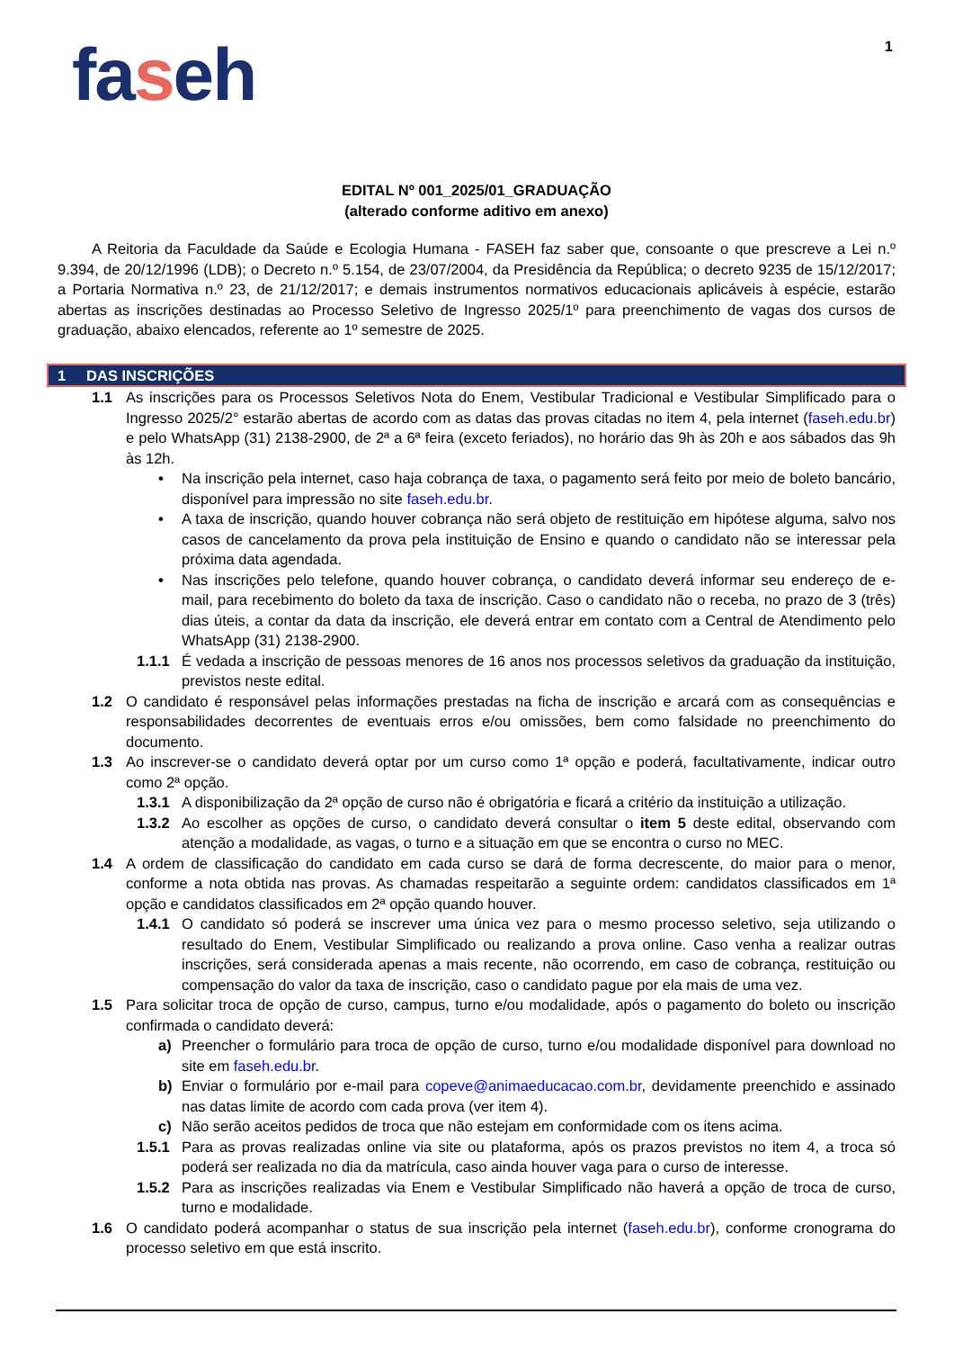1
faseh
EDITAL Nº 001_2025/01_GRADUAÇÃO
(alterado conforme aditivo em anexo)
A Reitoria da Faculdade da Saúde e Ecologia Humana - FASEH faz saber que, consoante o que prescreve a Lei n.º 9.394, de 20/12/1996 (LDB); o Decreto n.º 5.154, de 23/07/2004, da Presidência da República; o decreto 9235 de 15/12/2017; a Portaria Normativa n.º 23, de 21/12/2017; e demais instrumentos normativos educacionais aplicáveis à espécie, estarão abertas as inscrições destinadas ao Processo Seletivo de Ingresso 2025/1º para preenchimento de vagas dos cursos de graduação, abaixo elencados, referente ao 1º semestre de 2025.
1 DAS INSCRIÇÕES
1.1 As inscrições para os Processos Seletivos Nota do Enem, Vestibular Tradicional e Vestibular Simplificado para o Ingresso 2025/2° estarão abertas de acordo com as datas das provas citadas no item 4, pela internet (faseh.edu.br) e pelo WhatsApp (31) 2138-2900, de 2ª a 6ª feira (exceto feriados), no horário das 9h às 20h e aos sábados das 9h às 12h.
• Na inscrição pela internet, caso haja cobrança de taxa, o pagamento será feito por meio de boleto bancário, disponível para impressão no site faseh.edu.br.
• A taxa de inscrição, quando houver cobrança não será objeto de restituição em hipótese alguma, salvo nos casos de cancelamento da prova pela instituição de Ensino e quando o candidato não se interessar pela próxima data agendada.
• Nas inscrições pelo telefone, quando houver cobrança, o candidato deverá informar seu endereço de e-mail, para recebimento do boleto da taxa de inscrição. Caso o candidato não o receba, no prazo de 3 (três) dias úteis, a contar da data da inscrição, ele deverá entrar em contato com a Central de Atendimento pelo WhatsApp (31) 2138-2900.
1.1.1 É vedada a inscrição de pessoas menores de 16 anos nos processos seletivos da graduação da instituição, previstos neste edital.
1.2 O candidato é responsável pelas informações prestadas na ficha de inscrição e arcará com as consequências e responsabilidades decorrentes de eventuais erros e/ou omissões, bem como falsidade no preenchimento do documento.
1.3 Ao inscrever-se o candidato deverá optar por um curso como 1ª opção e poderá, facultativamente, indicar outro como 2ª opção.
1.3.1 A disponibilização da 2ª opção de curso não é obrigatória e ficará a critério da instituição a utilização.
1.3.2 Ao escolher as opções de curso, o candidato deverá consultar o item 5 deste edital, observando com atenção a modalidade, as vagas, o turno e a situação em que se encontra o curso no MEC.
1.4 A ordem de classificação do candidato em cada curso se dará de forma decrescente, do maior para o menor, conforme a nota obtida nas provas. As chamadas respeitarão a seguinte ordem: candidatos classificados em 1ª opção e candidatos classificados em 2ª opção quando houver.
1.4.1 O candidato só poderá se inscrever uma única vez para o mesmo processo seletivo, seja utilizando o resultado do Enem, Vestibular Simplificado ou realizando a prova online. Caso venha a realizar outras inscrições, será considerada apenas a mais recente, não ocorrendo, em caso de cobrança, restituição ou compensação do valor da taxa de inscrição, caso o candidato pague por ela mais de uma vez.
1.5 Para solicitar troca de opção de curso, campus, turno e/ou modalidade, após o pagamento do boleto ou inscrição confirmada o candidato deverá:
a) Preencher o formulário para troca de opção de curso, turno e/ou modalidade disponível para download no site em faseh.edu.br.
b) Enviar o formulário por e-mail para copeve@animaeducacao.com.br, devidamente preenchido e assinado nas datas limite de acordo com cada prova (ver item 4).
c) Não serão aceitos pedidos de troca que não estejam em conformidade com os itens acima.
1.5.1 Para as provas realizadas online via site ou plataforma, após os prazos previstos no item 4, a troca só poderá ser realizada no dia da matrícula, caso ainda houver vaga para o curso de interesse.
1.5.2 Para as inscrições realizadas via Enem e Vestibular Simplificado não haverá a opção de troca de curso, turno e modalidade.
1.6 O candidato poderá acompanhar o status de sua inscrição pela internet (faseh.edu.br), conforme cronograma do processo seletivo em que está inscrito.